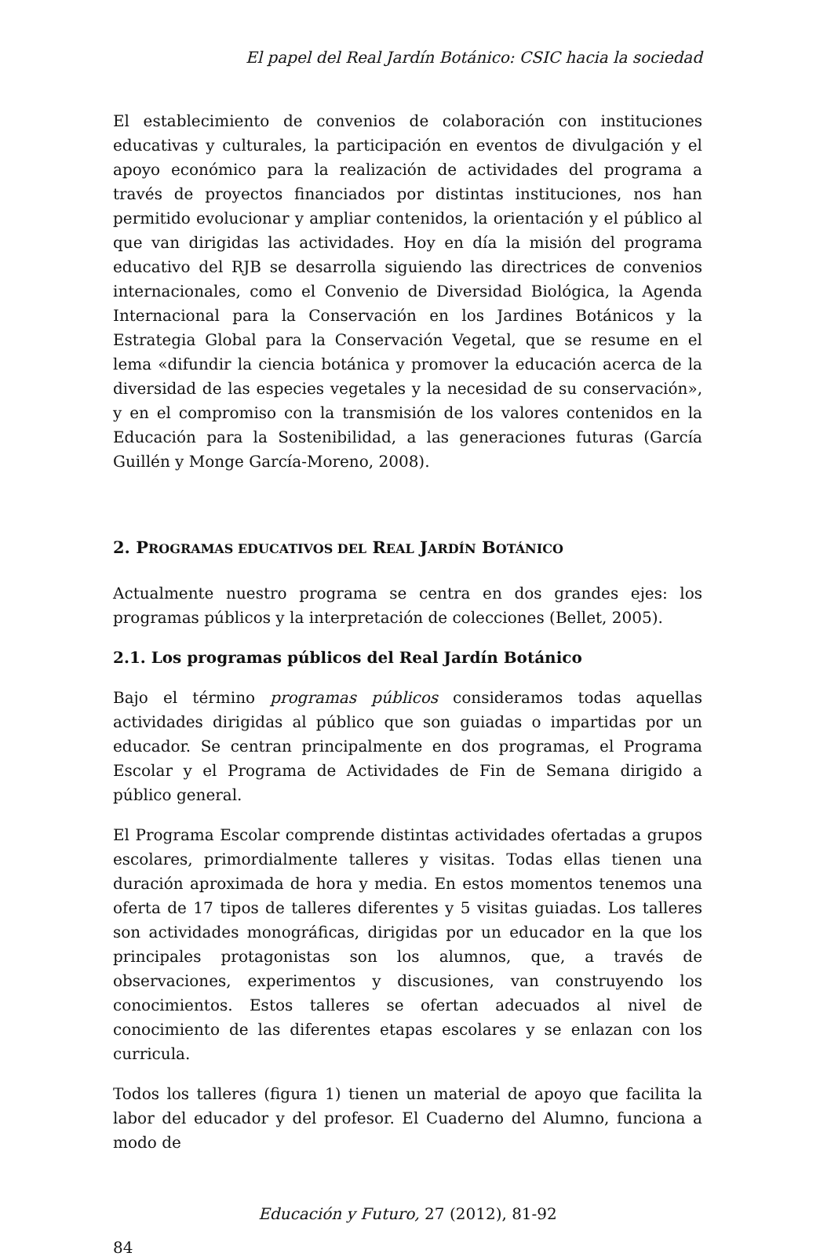El papel del Real Jardín Botánico: CSIC hacia la sociedad
El establecimiento de convenios de colaboración con instituciones educativas y culturales, la participación en eventos de divulgación y el apoyo económico para la realización de actividades del programa a través de proyectos financiados por distintas instituciones, nos han permitido evolucionar y ampliar contenidos, la orientación y el público al que van dirigidas las actividades. Hoy en día la misión del programa educativo del RJB se desarrolla siguiendo las directrices de convenios internacionales, como el Convenio de Diversidad Biológica, la Agenda Internacional para la Conservación en los Jardines Botánicos y la Estrategia Global para la Conservación Vegetal, que se resume en el lema «difundir la ciencia botánica y promover la educación acerca de la diversidad de las especies vegetales y la necesidad de su conservación», y en el compromiso con la transmisión de los valores contenidos en la Educación para la Sostenibilidad, a las generaciones futuras (García Guillén y Monge García-Moreno, 2008).
2. PROGRAMAS EDUCATIVOS DEL REAL JARDÍN BOTÁNICO
Actualmente nuestro programa se centra en dos grandes ejes: los programas públicos y la interpretación de colecciones (Bellet, 2005).
2.1. Los programas públicos del Real Jardín Botánico
Bajo el término programas públicos consideramos todas aquellas actividades dirigidas al público que son guiadas o impartidas por un educador. Se centran principalmente en dos programas, el Programa Escolar y el Programa de Actividades de Fin de Semana dirigido a público general.
El Programa Escolar comprende distintas actividades ofertadas a grupos escolares, primordialmente talleres y visitas. Todas ellas tienen una duración aproximada de hora y media. En estos momentos tenemos una oferta de 17 tipos de talleres diferentes y 5 visitas guiadas. Los talleres son actividades monográficas, dirigidas por un educador en la que los principales protagonistas son los alumnos, que, a través de observaciones, experimentos y discusiones, van construyendo los conocimientos. Estos talleres se ofertan adecuados al nivel de conocimiento de las diferentes etapas escolares y se enlazan con los curricula.
Todos los talleres (figura 1) tienen un material de apoyo que facilita la labor del educador y del profesor. El Cuaderno del Alumno, funciona a modo de
Educación y Futuro, 27 (2012), 81-92
84